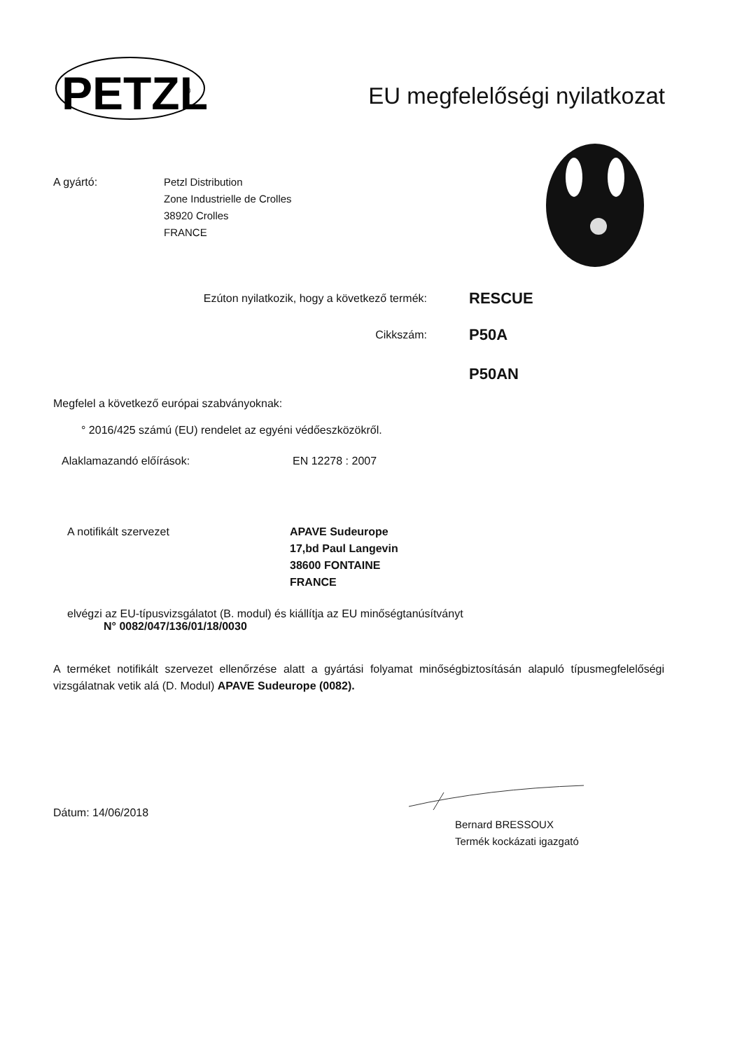PETZL
®
EU megfelelőségi nyilatkozat
A gyártó: Petzl Distribution
Zone Industrielle de Crolles
38920 Crolles
FRANCE
Ezúton nyilatkozik, hogy a következő termék:
RESCUE
Cikkszám:
P50A
P50AN
Megfelel a következő európai szabványoknak:
° 2016/425 számú (EU) rendelet az egyéni védőeszközökről.
Alaklamazandó előírások: EN 12278 : 2007
A notifikált szervezet APAVE Sudeurope
17,bd Paul Langevin
38600 FONTAINE
FRANCE
elvégzi az EU-típusvizsgálatot (B. modul) és kiállítja az EU minőségtanúsítványt
N° 0082/047/136/01/18/0030
A terméket notifikált szervezet ellenőrzése alatt a gyártási folyamat minőségbiztosításán alapuló típusmegfelelőségi vizsgálatnak vetik alá (D. Modul) APAVE Sudeurope (0082).
Dátum: 14/06/2018
Bernard BRESSOUX
Termék kockázati igazgató